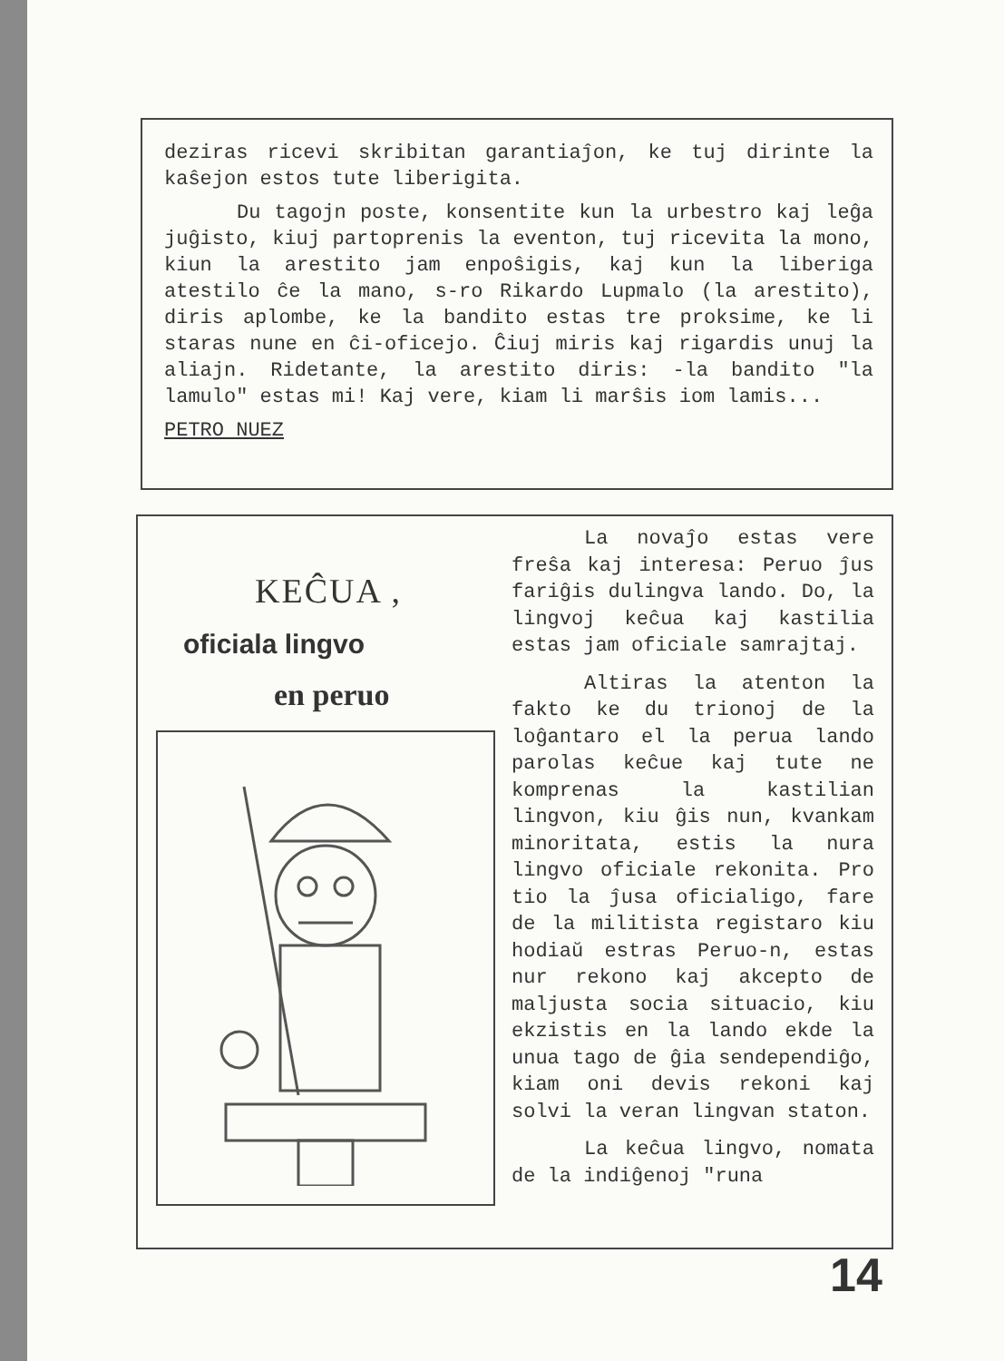deziras ricevi skribitan garantiaĵon, ke tuj dirinte la kaŝejon estos tute liberigita.
Du tagojn poste, konsentite kun la urbestro kaj leĝa juĝisto, kiuj partoprenis la eventon, tuj ricevita la mono, kiun la arestito jam enpoŝigis, kaj kun la liberiga atestilo ĉe la mano, s-ro Rikardo Lupmalo (la arestito), diris aplombe, ke la bandito estas tre proksime, ke li staras nune en ĉi-oficejo. Ĉiuj miris kaj rigardis unuj la aliajn. Ridetante, la arestito diris: -la bandito "la lamulo" estas mi! Kaj vere, kiam li marŝis iom lamis...
PETRO NUEZ
KEĈUA ,
oficiala lingvo
en peruo
La novaĵo estas vere freŝa kaj interesa: Peruo ĵus fariĝis dulingva lando. Do, la lingvoj keĉua kaj kastilia estas jam oficiale samrajtaj.
Altiras la atenton la fakto ke du trionoj de la loĝantaro el la perua lando parolas keĉue kaj tute ne komprenas la kastilian lingvon, kiu ĝis nun, kvankam minoritata, estis la nura lingvo oficiale rekonita. Pro tio la ĵusa oficialigo, fare de la militista registaro kiu hodiaŭ estras Peruo-n, estas nur rekono kaj akcepto de maljusta socia situacio, kiu ekzistis en la lando ekde la unua tago de ĝia sendependiĝo, kiam oni devis rekoni kaj solvi la veran lingvan staton.
La keĉua lingvo, nomata de la indiĝenoj "runa
14